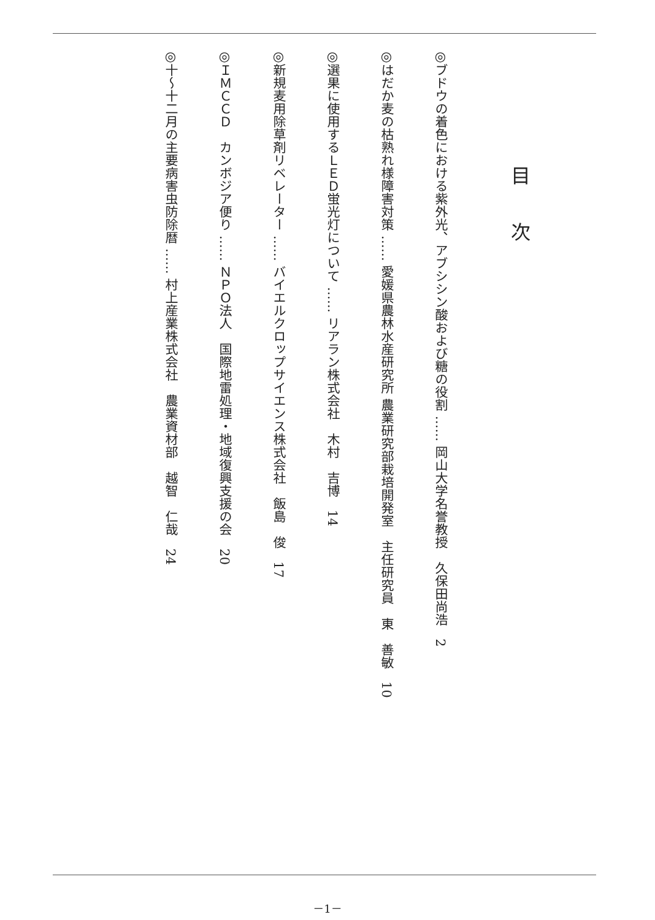目次
◎ブドウの着色における紫外光、アブシシン酸および糖の役割 …… 岡山大学名誉教授　久保田尚浩　2
◎はだか麦の枯熟れ様障害対策 …… 愛媛県農林水産研究所 農業研究部栽培開発室　主任研究員　東　善敏　10
◎選果に使用するＬＥＤ蛍光灯について …… リアラン株式会社　木村　吉博　14
◎新規麦用除草剤リベレーター …… バイエルクロップサイエンス株式会社　飯島　俊　17
◎ＩＭＣＣＤ　カンボジア便り …… ＮＰＯ法人　国際地雷処理・地域復興支援の会　20
◎十～十二月の主要病害虫防除暦 …… 村上産業株式会社　農業資材部　越智　仁哉　24
－1－